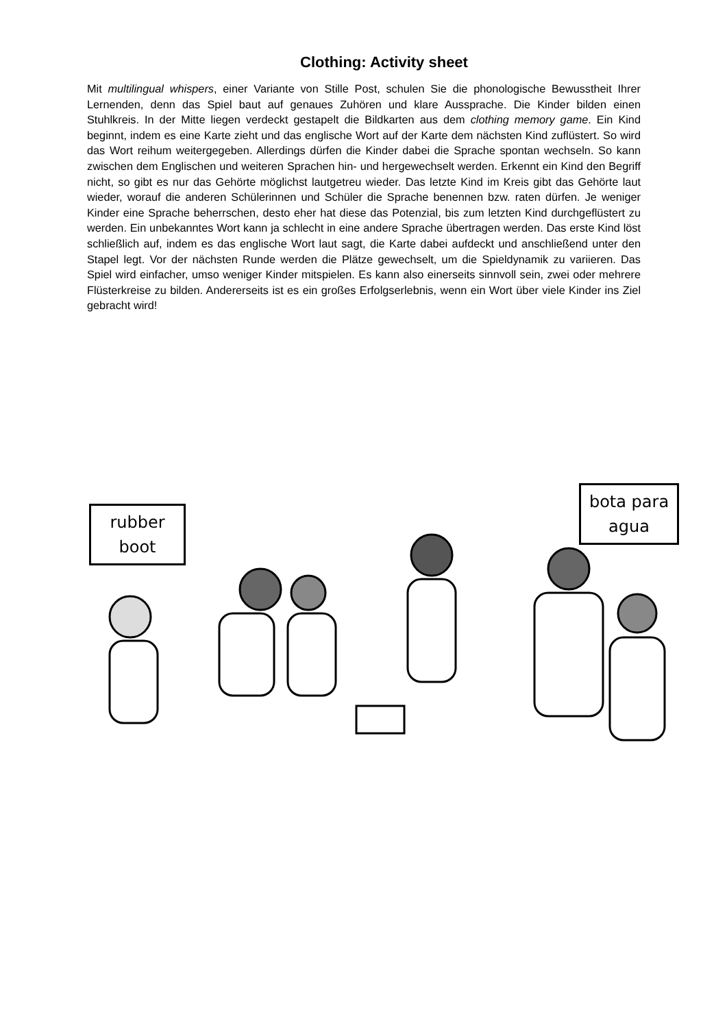Clothing: Activity sheet
Mit multilingual whispers, einer Variante von Stille Post, schulen Sie die phonologische Bewusstheit Ihrer Lernenden, denn das Spiel baut auf genaues Zuhören und klare Aussprache. Die Kinder bilden einen Stuhlkreis. In der Mitte liegen verdeckt gestapelt die Bildkarten aus dem clothing memory game. Ein Kind beginnt, indem es eine Karte zieht und das englische Wort auf der Karte dem nächsten Kind zuflüstert. So wird das Wort reihum weitergegeben. Allerdings dürfen die Kinder dabei die Sprache spontan wechseln. So kann zwischen dem Englischen und weiteren Sprachen hin- und hergewechselt werden. Erkennt ein Kind den Begriff nicht, so gibt es nur das Gehörte möglichst lautgetreu wieder. Das letzte Kind im Kreis gibt das Gehörte laut wieder, worauf die anderen Schülerinnen und Schüler die Sprache benennen bzw. raten dürfen. Je weniger Kinder eine Sprache beherrschen, desto eher hat diese das Potenzial, bis zum letzten Kind durchgeflüstert zu werden. Ein unbekanntes Wort kann ja schlecht in eine andere Sprache übertragen werden. Das erste Kind löst schließlich auf, indem es das englische Wort laut sagt, die Karte dabei aufdeckt und anschließend unter den Stapel legt. Vor der nächsten Runde werden die Plätze gewechselt, um die Spieldynamik zu variieren. Das Spiel wird einfacher, umso weniger Kinder mitspielen. Es kann also einerseits sinnvoll sein, zwei oder mehrere Flüsterkreise zu bilden. Andererseits ist es ein großes Erfolgserlebnis, wenn ein Wort über viele Kinder ins Ziel gebracht wird!
rubber
boot
bota para
agua